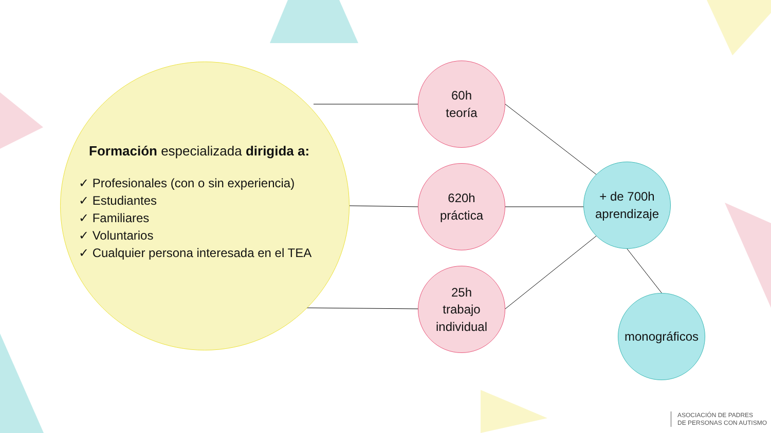Formación especializada dirigida a:
✓ Profesionales (con o sin experiencia)
✓ Estudiantes
✓ Familiares
✓ Voluntarios
✓ Cualquier persona interesada en el TEA
60h
teoría
620h
práctica
25h
trabajo
individual
+ de 700h
aprendizaje
monográficos
ASOCIACIÓN DE PADRES
DE PERSONAS CON AUTISMO